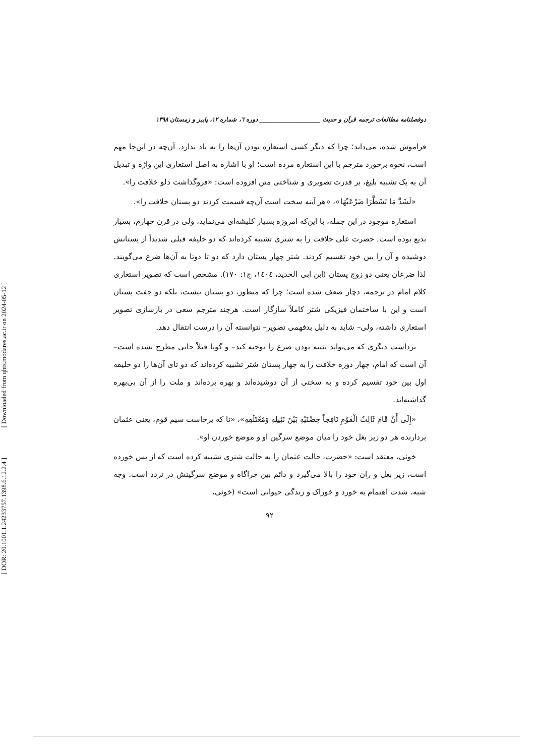[ Downloaded from qhts.modares.ac.ir on 2024-05-12 ]
[ DOR: 20.1001.1.24233757.1398.6.12.2.4 ]
دوفصلنامه مطالعات ترجمه قرآن و حدیث ____________________ دوره ٦، شماره ١٢، پاییز و زمستان ١٣٩٨
فراموش شده، می‌داند؛ چرا که دیگر کسی استعاره بودن آن‌ها را به یاد ندارد. آن‌چه در این‌جا مهم است، نحوه برخورد مترجم با این استعاره مرده است؛ او با اشاره به اصل استعاری این واژه و تبدیل آن به یک تشبیه بلیغ، بر قدرت تصویری و شناختی متن افزوده است: «فروگذاشت دلو خلافت را».
«لَشَدَّ مَا تَشَطَّرَا ضَرْعَيْهَا»، «هر آینه سخت است آن‌چه قسمت کردند دو پستان خلافت را».
استعاره موجود در این جمله، با این‌که امروزه بسیار کلیشه‌ای می‌نماید، ولی در قرن چهارم، بسیار بدیع بوده است. حضرت علی خلافت را به شتری تشبیه کرده‌اند که دو خلیفه قبلی شدیداً از پستانش دوشیده و آن را بین خود تقسیم کردند. شتر چهار پستان دارد که دو تا دوتا به آن‌ها ضرع می‌گویند. لذا ضرعان یعنی دو زوج پستان (ابن ابی الحدید، ١٤٠٤، ج١: ١٧٠). مشخص است که تصویر استعاری کلام امام در ترجمه، دچار ضعف شده است؛ چرا که منظور، دو پستان نیست، بلکه دو جفت پستان است و این با ساختمان فیزیکی شتر کاملاً سازگار است. هرچند مترجم سعی در بازسازی تصویر استعاری داشته، ولی– شاید به دلیل بدفهمی تصویر– نتوانسته آن را درست انتقال دهد.
برداشت دیگری که می‌تواند تثنیه بودن ضرع را توجیه کند– و گویا قبلاً جایی مطرح نشده است– آن است که امام، چهار دوره خلافت را به چهار پستان شتر تشبیه کرده‌اند که دو تای آن‌ها را دو خلیفه اول بین خود تقسیم کرده و به سختی از آن دوشیده‌اند و بهره برده‌اند و ملت را از آن بی‌بهره گذاشته‌اند.
«إِلَى أَنْ قَامَ ثَالِثُ الْقَوْمِ نَافِجاً حِضْنَيْهِ بَيْنَ نَثِيلِهِ وَمُعْتَلَفِهِ»، «تا که برخاست سیم قوم، یعنی عثمان بردارنده هر دو زیر بغل خود را میان موضع سرگین او و موضع خوردن او».
خوئی، معتقد است: «حضرت، حالت عثمان را به حالت شتری تشبیه کرده است که از بس خورده است، زیر بغل و ران خود را بالا می‌گیرد و دائم بین چراگاه و موضع سرگینش در تردد است. وجه شبه، شدت اهتمام به خورد و خوراک و زندگی حیوانی است» (خوئی،
٩٢